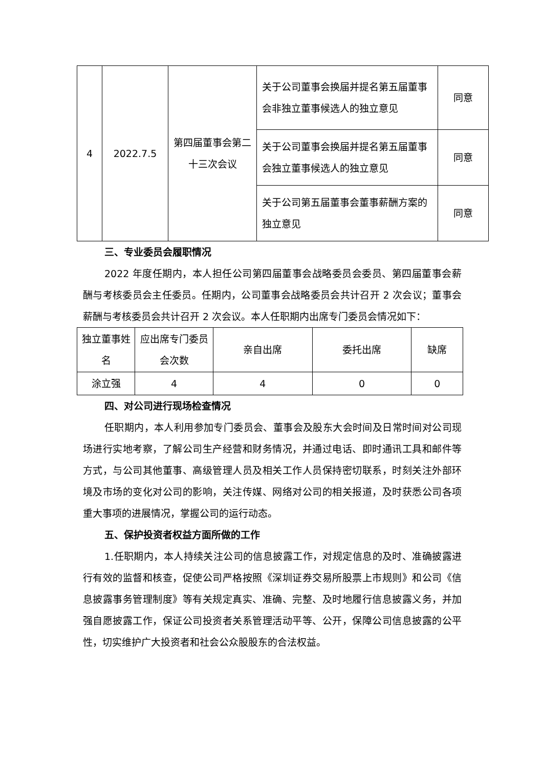| 4 | 2022.7.5 | 第四届董事会第二十三次会议 | 关于公司董事会换届并提名第五届董事会非独立董事候选人的独立意见 | 同意 |
| | | | 关于公司董事会换届并提名第五届董事会独立董事候选人的独立意见 | 同意 |
| | | | 关于公司第五届董事会董事薪酬方案的独立意见 | 同意 |
三、专业委员会履职情况
2022 年度任期内，本人担任公司第四届董事会战略委员会委员、第四届董事会薪酬与考核委员会主任委员。任期内，公司董事会战略委员会共计召开 2 次会议；董事会薪酬与考核委员会共计召开 2 次会议。本人任职期内出席专门委员会情况如下：
| 独立董事姓名 | 应出席专门委员会次数 | 亲自出席 | 委托出席 | 缺席 |
| 涂立强 | 4 | 4 | 0 | 0 |
四、对公司进行现场检查情况
任职期内，本人利用参加专门委员会、董事会及股东大会时间及日常时间对公司现场进行实地考察，了解公司生产经营和财务情况，并通过电话、即时通讯工具和邮件等方式，与公司其他董事、高级管理人员及相关工作人员保持密切联系，时刻关注外部环境及市场的变化对公司的影响，关注传媒、网络对公司的相关报道，及时获悉公司各项重大事项的进展情况，掌握公司的运行动态。
五、保护投资者权益方面所做的工作
1.任职期内，本人持续关注公司的信息披露工作，对规定信息的及时、准确披露进行有效的监督和核查，促使公司严格按照《深圳证券交易所股票上市规则》和公司《信息披露事务管理制度》等有关规定真实、准确、完整、及时地履行信息披露义务，并加强自愿披露工作，保证公司投资者关系管理活动平等、公开，保障公司信息披露的公平性，切实维护广大投资者和社会公众股股东的合法权益。